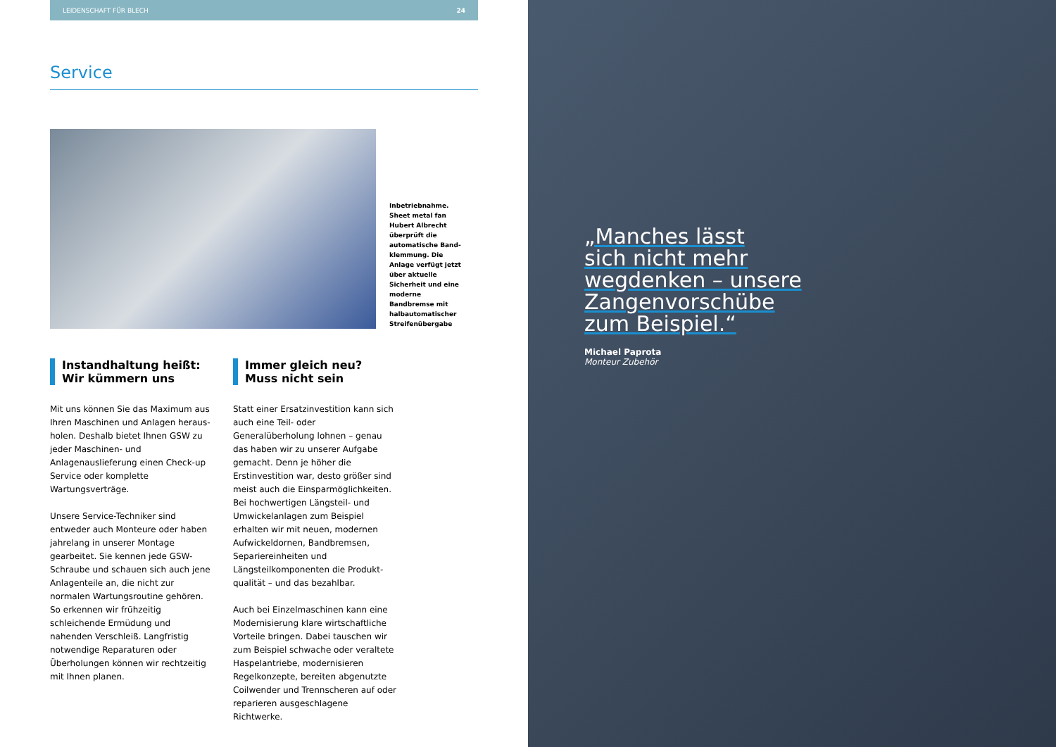LEIDENSCHAFT FÜR BLECH 24
Service
Inbetriebnahme. Sheet metal fan Hubert Albrecht überprüft die automatische Band­klemmung. Die Anlage verfügt jetzt über aktu­elle Sicherheit und eine moderne Bandbremse mit halbautomatischer Streifenübergabe
Instandhaltung heißt: Wir kümmern uns
Mit uns können Sie das Maximum aus Ihren Maschinen und Anlagen heraus­holen. Deshalb bietet Ihnen GSW zu jeder Maschinen- und Anlagenauslieferung einen Check-up Service oder komplette Wartungsverträge.
Unsere Service-Techniker sind entweder auch Monteure oder haben jahrelang in unserer Montage gearbeitet. Sie kennen jede GSW-Schraube und schauen sich auch jene Anlagenteile an, die nicht zur normalen Wartungsroutine gehören. So erkennen wir frühzeitig schleichende Ermüdung und nahenden Verschleiß. Langfristig notwendige Reparaturen oder Überholungen können wir rechtzeitig mit Ihnen planen.
Immer gleich neu? Muss nicht sein
Statt einer Ersatzinvestition kann sich auch eine Teil- oder Generalüberholung lohnen – genau das haben wir zu un­serer Aufgabe gemacht. Denn je höher die Erstinvestition war, desto größer sind meist auch die Einsparmöglichkei­ten. Bei hochwertigen Längsteil- und Umwickelanlagen zum Beispiel erhalten wir mit neuen, modernen Aufwickeldor­nen, Bandbremsen, Separiereinheiten und Längsteilkomponenten die Produkt­qualität – und das bezahlbar.
Auch bei Einzelmaschinen kann eine Modernisierung klare wirtschaftliche Vorteile bringen. Dabei tauschen wir zum Beispiel schwache oder veraltete Haspel­antriebe, modernisieren Regelkonzepte, bereiten abgenutzte Coilwender und Trennscheren auf oder reparieren ausge­schlagene Richtwerke.
„Manches lässt
sich nicht mehr
wegdenken – unsere
Zangenvorschübe
zum Beispiel.“
Michael Paprota
Monteur Zubehör